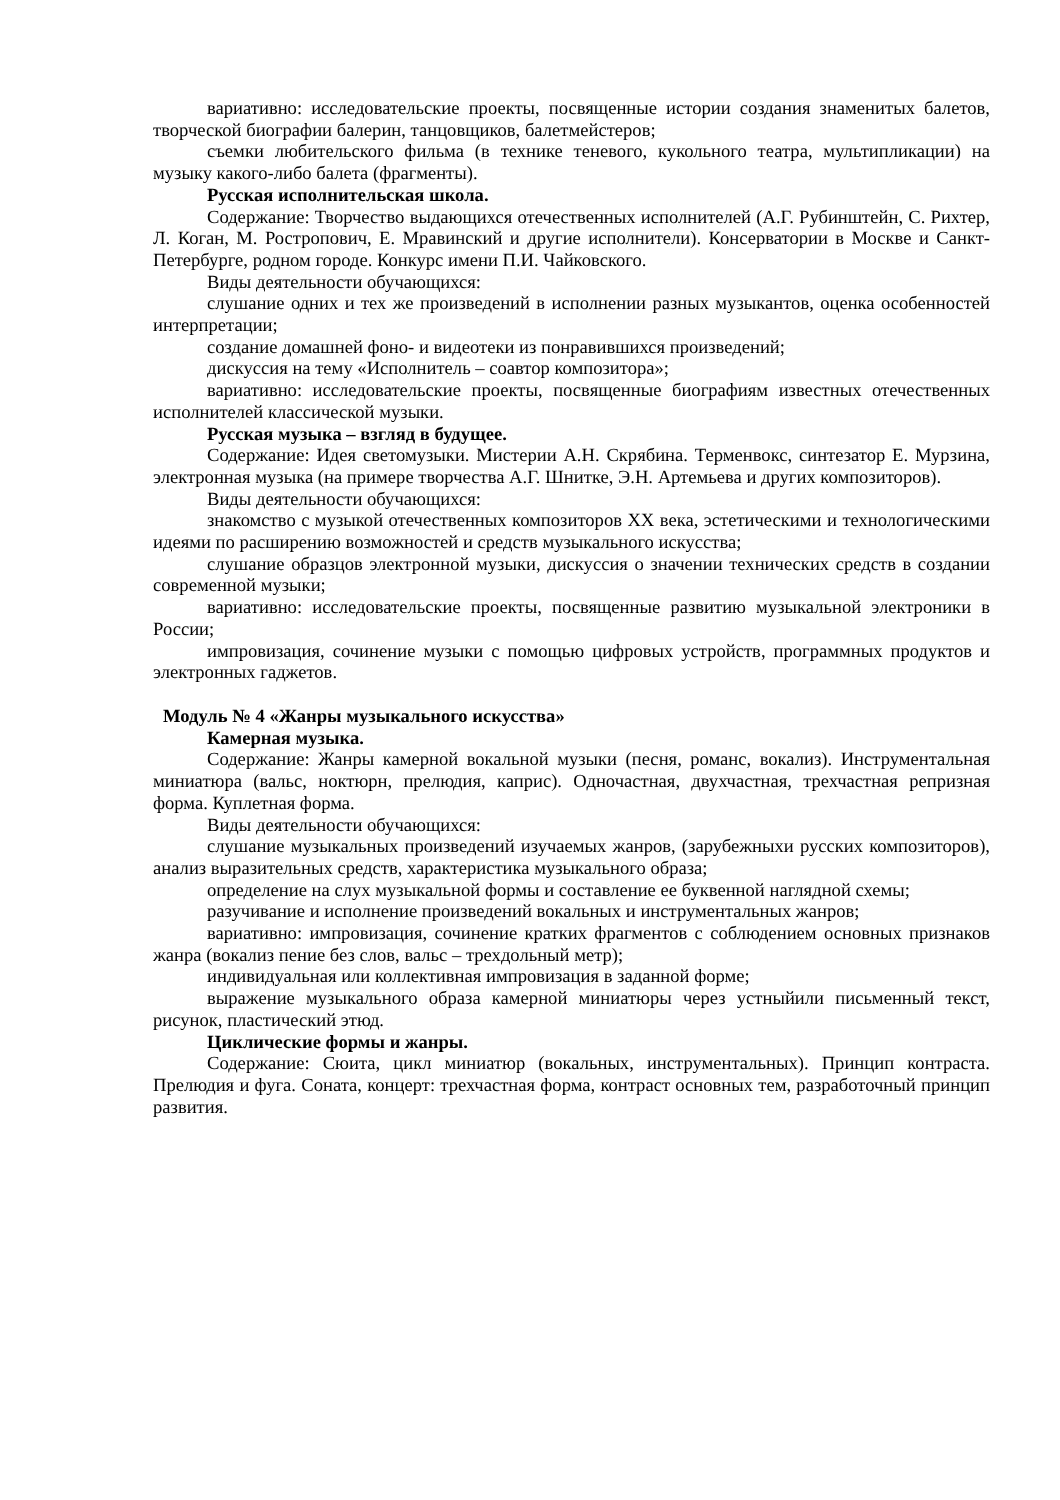вариативно: исследовательские проекты, посвященные истории создания знаменитых балетов, творческой биографии балерин, танцовщиков, балетмейстеров;
съемки любительского фильма (в технике теневого, кукольного театра, мультипликации) на музыку какого-либо балета (фрагменты).
Русская исполнительская школа.
Содержание: Творчество выдающихся отечественных исполнителей (А.Г. Рубинштейн, С. Рихтер, Л. Коган, М. Ростропович, Е. Мравинский и другие исполнители). Консерватории в Москве и Санкт-Петербурге, родном городе. Конкурс имени П.И. Чайковского.
Виды деятельности обучающихся:
слушание одних и тех же произведений в исполнении разных музыкантов, оценка особенностей интерпретации;
создание домашней фоно- и видеотеки из понравившихся произведений;
дискуссия на тему «Исполнитель – соавтор композитора»;
вариативно: исследовательские проекты, посвященные биографиям известных отечественных исполнителей классической музыки.
Русская музыка – взгляд в будущее.
Содержание: Идея светомузыки. Мистерии А.Н. Скрябина. Терменвокс, синтезатор Е. Мурзина, электронная музыка (на примере творчества А.Г. Шнитке, Э.Н. Артемьева и других композиторов).
Виды деятельности обучающихся:
знакомство с музыкой отечественных композиторов XX века, эстетическими и технологическими идеями по расширению возможностей и средств музыкального искусства;
слушание образцов электронной музыки, дискуссия о значении технических средств в создании современной музыки;
вариативно: исследовательские проекты, посвященные развитию музыкальной электроники в России;
импровизация, сочинение музыки с помощью цифровых устройств, программных продуктов и электронных гаджетов.
Модуль № 4 «Жанры музыкального искусства»
Камерная музыка.
Содержание: Жанры камерной вокальной музыки (песня, романс, вокализ). Инструментальная миниатюра (вальс, ноктюрн, прелюдия, каприс). Одночастная, двухчастная, трехчастная репризная форма. Куплетная форма.
Виды деятельности обучающихся:
слушание музыкальных произведений изучаемых жанров, (зарубежныхи русских композиторов), анализ выразительных средств, характеристика музыкального образа;
определение на слух музыкальной формы и составление ее буквенной наглядной схемы;
разучивание и исполнение произведений вокальных и инструментальных жанров;
вариативно: импровизация, сочинение кратких фрагментов с соблюдением основных признаков жанра (вокализ пение без слов, вальс – трехдольный метр);
индивидуальная или коллективная импровизация в заданной форме;
выражение музыкального образа камерной миниатюры через устныйили письменный текст, рисунок, пластический этюд.
Циклические формы и жанры.
Содержание: Сюита, цикл миниатюр (вокальных, инструментальных). Принцип контраста. Прелюдия и фуга. Соната, концерт: трехчастная форма, контраст основных тем, разработочный принцип развития.